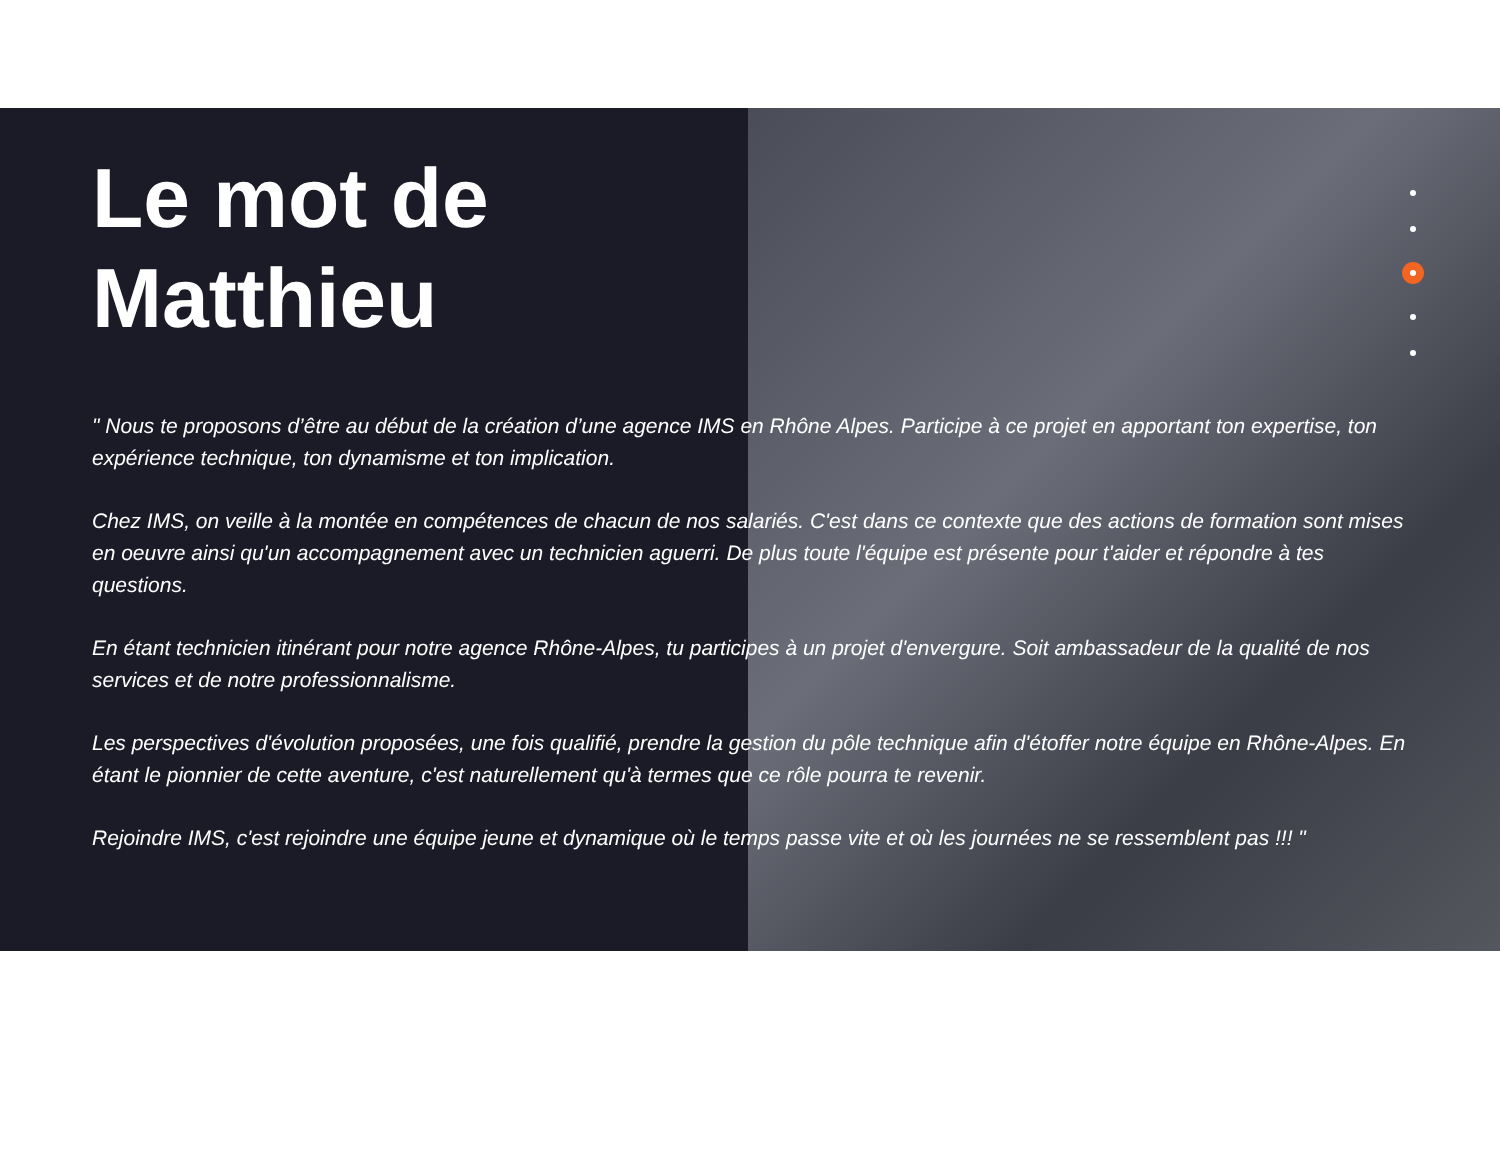Le mot de Matthieu
" Nous te proposons d’être au début de la création d’une agence IMS en Rhône Alpes. Participe à ce projet en apportant ton expertise, ton expérience technique, ton dynamisme et ton implication.
Chez IMS, on veille à la montée en compétences de chacun de nos salariés. C'est dans ce contexte que des actions de formation sont mises en oeuvre ainsi qu'un accompagnement avec un technicien aguerri. De plus toute l'équipe est présente pour t'aider et répondre à tes questions.
En étant technicien itinérant pour notre agence Rhône-Alpes, tu participes à un projet d'envergure. Soit ambassadeur de la qualité de nos services et de notre professionnalisme.
Les perspectives d'évolution proposées, une fois qualifié, prendre la gestion du pôle technique afin d'étoffer notre équipe en Rhône-Alpes. En étant le pionnier de cette aventure, c'est naturellement qu'à termes que ce rôle pourra te revenir.
Rejoindre IMS, c'est rejoindre une équipe jeune et dynamique où le temps passe vite et où les journées ne se ressemblent pas !!! "